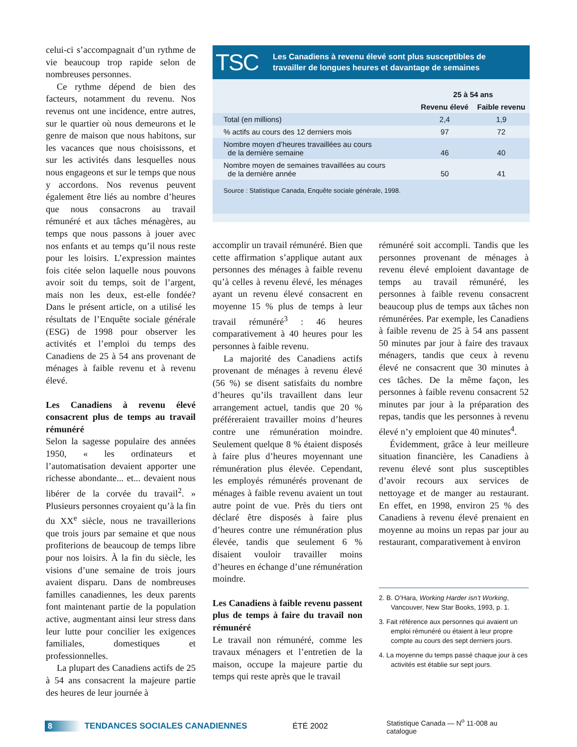celui-ci s’accompagnait d’un rythme de vie beaucoup trop rapide selon de nombreuses personnes.
Ce rythme dépend de bien des facteurs, notamment du revenu. Nos revenus ont une incidence, entre autres, sur le quartier où nous demeurons et le genre de maison que nous habitons, sur les vacances que nous choisissons, et sur les activités dans lesquelles nous nous engageons et sur le temps que nous y accordons. Nos revenus peuvent également être liés au nombre d’heures que nous consacrons au travail rémunéré et aux tâches ménagères, au temps que nous passons à jouer avec nos enfants et au temps qu’il nous reste pour les loisirs. L’expression maintes fois citée selon laquelle nous pouvons avoir soit du temps, soit de l’argent, mais non les deux, est-elle fondée? Dans le présent article, on a utilisé les résultats de l’Enquête sociale générale (ESG) de 1998 pour observer les activités et l’emploi du temps des Canadiens de 25 à 54 ans provenant de ménages à faible revenu et à revenu élevé.
Les Canadiens à revenu élevé consacrent plus de temps au travail rémunéré
Selon la sagesse populaire des années 1950, « les ordinateurs et l’automatisation devaient apporter une richesse abondante... et... devaient nous libérer de la corvée du travail<sup>2</sup>. » Plusieurs personnes croyaient qu’à la fin du XX<sup>e</sup> siècle, nous ne travaillerions que trois jours par semaine et que nous profiterions de beaucoup de temps libre pour nos loisirs. À la fin du siècle, les visions d’une semaine de trois jours avaient disparu. Dans de nombreuses familles canadiennes, les deux parents font maintenant partie de la population active, augmentant ainsi leur stress dans leur lutte pour concilier les exigences familiales, domestiques et professionnelles.
La plupart des Canadiens actifs de 25 à 54 ans consacrent la majeure partie des heures de leur journée à
TSC
Les Canadiens à revenu élevé sont plus susceptibles de
travailler de longues heures et davantage de semaines
| | 25 à 54 ans | |
| --- | --- | --- |
| | Revenu élevé | Faible revenu |
| Total (en millions) | 2,4 | 1,9 |
| % actifs au cours des 12 derniers mois | 97 | 72 |
| Nombre moyen d’heures travaillées au cours de la dernière semaine | 46 | 40 |
| Nombre moyen de semaines travaillées au cours de la dernière année | 50 | 41 |
Source : Statistique Canada, Enquête sociale générale, 1998.
accomplir un travail rémunéré. Bien que cette affirmation s’applique autant aux personnes des ménages à faible revenu qu’à celles à revenu élevé, les ménages ayant un revenu élevé consacrent en moyenne 15 % plus de temps à leur travail rémunéré<sup>3</sup> : 46 heures comparativement à 40 heures pour les personnes à faible revenu.
La majorité des Canadiens actifs provenant de ménages à revenu élevé (56 %) se disent satisfaits du nombre d’heures qu’ils travaillent dans leur arrangement actuel, tandis que 20 % préféreraient travailler moins d’heures contre une rémunération moindre. Seulement quelque 8 % étaient disposés à faire plus d’heures moyennant une rémunération plus élevée. Cependant, les employés rémunérés provenant de ménages à faible revenu avaient un tout autre point de vue. Près du tiers ont déclaré être disposés à faire plus d’heures contre une rémunération plus élevée, tandis que seulement 6 % disaient vouloir travailler moins d’heures en échange d’une rémunération moindre.
Les Canadiens à faible revenu passent plus de temps à faire du travail non rémunéré
Le travail non rémunéré, comme les travaux ménagers et l’entretien de la maison, occupe la majeure partie du temps qui reste après que le travail
rémunéré soit accompli. Tandis que les personnes provenant de ménages à revenu élevé emploient davantage de temps au travail rémunéré, les personnes à faible revenu consacrent beaucoup plus de temps aux tâches non rémunérées. Par exemple, les Canadiens à faible revenu de 25 à 54 ans passent 50 minutes par jour à faire des travaux ménagers, tandis que ceux à revenu élevé ne consacrent que 30 minutes à ces tâches. De la même façon, les personnes à faible revenu consacrent 52 minutes par jour à la préparation des repas, tandis que les personnes à revenu élevé n’y emploient que 40 minutes<sup>4</sup>.
Évidemment, grâce à leur meilleure situation financière, les Canadiens à revenu élevé sont plus susceptibles d’avoir recours aux services de nettoyage et de manger au restaurant. En effet, en 1998, environ 25 % des Canadiens à revenu élevé prenaient en moyenne au moins un repas par jour au restaurant, comparativement à environ
2. B. O’Hara, Working Harder isn’t Working, Vancouver, New Star Books, 1993, p. 1.
3. Fait référence aux personnes qui avaient un emploi rémunéré ou étaient à leur propre compte au cours des sept derniers jours.
4. La moyenne du temps passé chaque jour à ces activités est établie sur sept jours.
8 TENDANCES SOCIALES CANADIENNES ÉTÉ 2002 Statistique Canada — N<sup>o</sup> 11-008 au catalogue